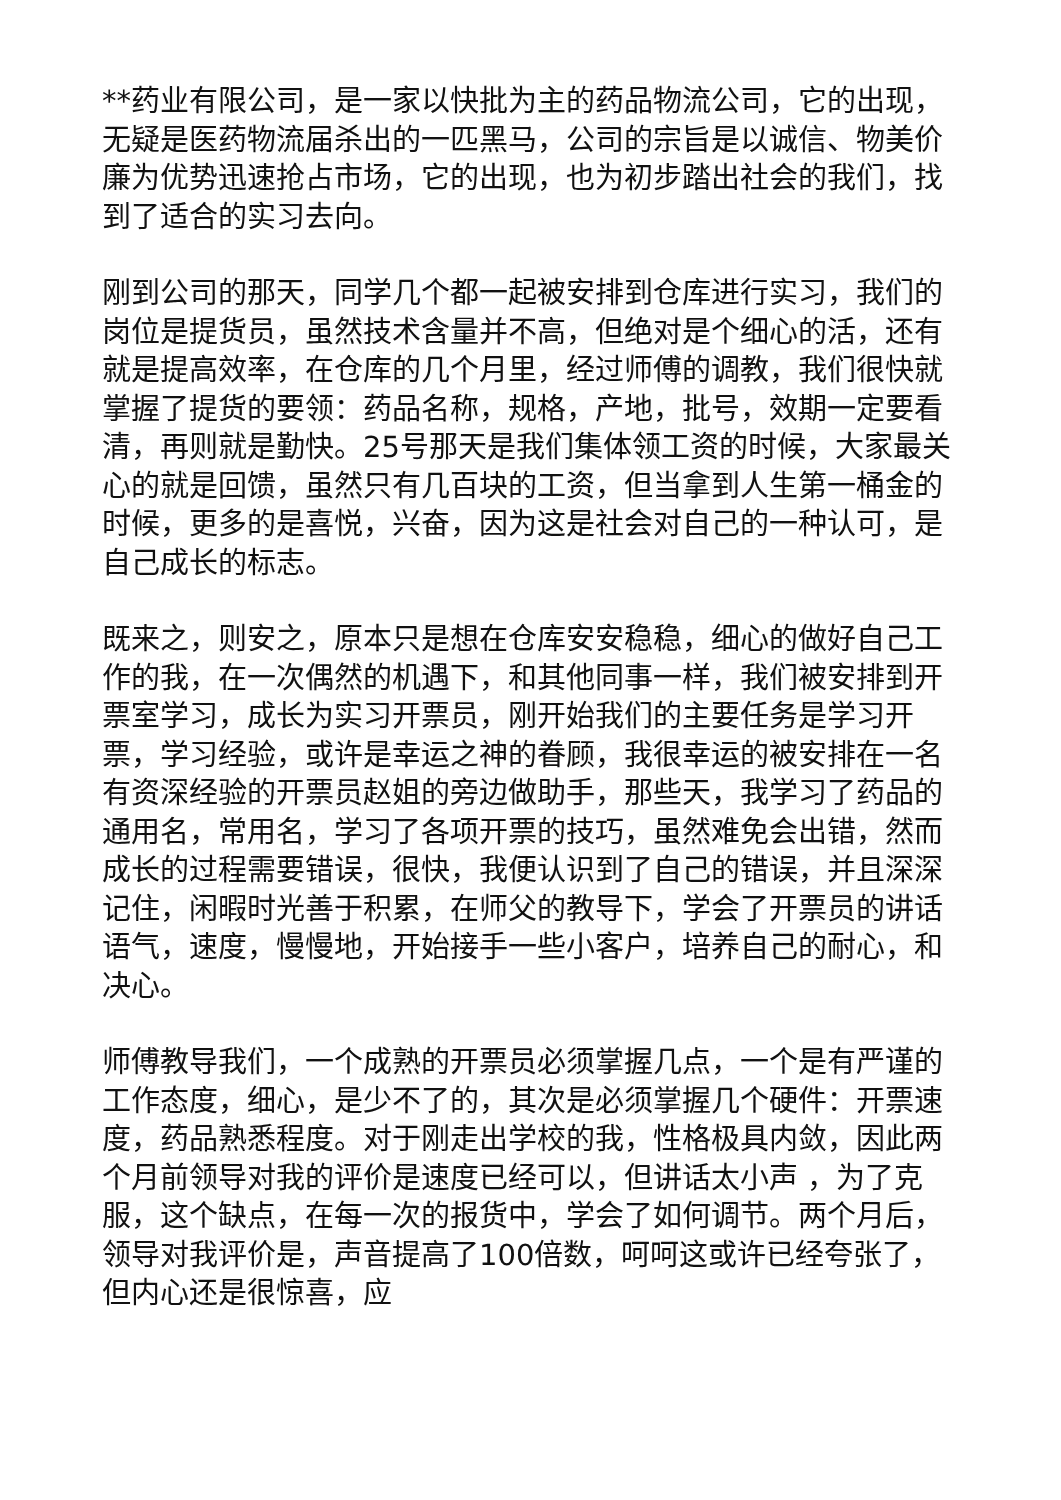**药业有限公司，是一家以快批为主的药品物流公司，它的出现，无疑是医药物流届杀出的一匹黑马，公司的宗旨是以诚信、物美价廉为优势迅速抢占市场，它的出现，也为初步踏出社会的我们，找到了适合的实习去向。
刚到公司的那天，同学几个都一起被安排到仓库进行实习，我们的岗位是提货员，虽然技术含量并不高，但绝对是个细心的活，还有就是提高效率，在仓库的几个月里，经过师傅的调教，我们很快就掌握了提货的要领：药品名称，规格，产地，批号，效期一定要看清，再则就是勤快。25号那天是我们集体领工资的时候，大家最关心的就是回馈，虽然只有几百块的工资，但当拿到人生第一桶金的时候，更多的是喜悦，兴奋，因为这是社会对自己的一种认可，是自己成长的标志。
既来之，则安之，原本只是想在仓库安安稳稳，细心的做好自己工作的我，在一次偶然的机遇下，和其他同事一样，我们被安排到开票室学习，成长为实习开票员，刚开始我们的主要任务是学习开票，学习经验，或许是幸运之神的眷顾，我很幸运的被安排在一名有资深经验的开票员赵姐的旁边做助手，那些天，我学习了药品的通用名，常用名，学习了各项开票的技巧，虽然难免会出错，然而成长的过程需要错误，很快，我便认识到了自己的错误，并且深深记住，闲暇时光善于积累，在师父的教导下，学会了开票员的讲话语气，速度，慢慢地，开始接手一些小客户，培养自己的耐心，和决心。
师傅教导我们，一个成熟的开票员必须掌握几点，一个是有严谨的工作态度，细心，是少不了的，其次是必须掌握几个硬件：开票速度，药品熟悉程度。对于刚走出学校的我，性格极具内敛，因此两个月前领导对我的评价是速度已经可以，但讲话太小声 ，为了克服，这个缺点，在每一次的报货中，学会了如何调节。两个月后，领导对我评价是，声音提高了100倍数，呵呵这或许已经夸张了，但内心还是很惊喜，应